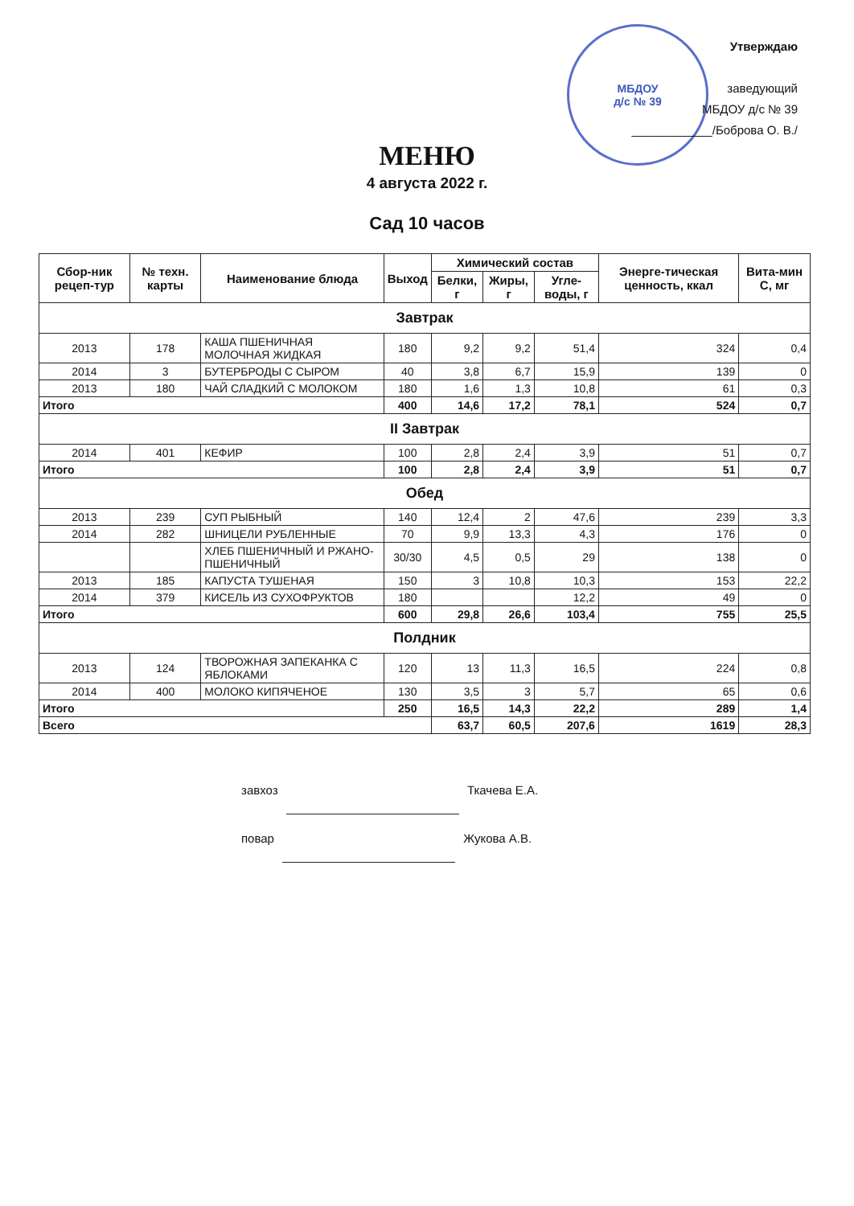МБДОУ
д/с № 39
Утверждаю
заведующий
МБДОУ д/с № 39
____________/Боброва О. В./
МЕНЮ
4 августа 2022 г.
Сад 10 часов
| Сбор-ник рецеп-тур | № техн. карты | Наименование блюда | Выход | Химический состав | | | Энерге-тическая ценность, ккал | Вита-мин С, мг |
| --- | --- | --- | --- | --- | --- | --- | --- | --- |
| | | | | Белки, г | Жиры, г | Угле-воды, г | | |
| Завтрак | | | | | | | | |
| 2013 | 178 | КАША ПШЕНИЧНАЯ МОЛОЧНАЯ ЖИДКАЯ | 180 | 9,2 | 9,2 | 51,4 | 324 | 0,4 |
| 2014 | 3 | БУТЕРБРОДЫ С СЫРОМ | 40 | 3,8 | 6,7 | 15,9 | 139 | 0 |
| 2013 | 180 | ЧАЙ СЛАДКИЙ С МОЛОКОМ | 180 | 1,6 | 1,3 | 10,8 | 61 | 0,3 |
| Итого | | | 400 | 14,6 | 17,2 | 78,1 | 524 | 0,7 |
| II Завтрак | | | | | | | | |
| 2014 | 401 | КЕФИР | 100 | 2,8 | 2,4 | 3,9 | 51 | 0,7 |
| Итого | | | 100 | 2,8 | 2,4 | 3,9 | 51 | 0,7 |
| Обед | | | | | | | | |
| 2013 | 239 | СУП РЫБНЫЙ | 140 | 12,4 | 2 | 47,6 | 239 | 3,3 |
| 2014 | 282 | ШНИЦЕЛИ РУБЛЕННЫЕ | 70 | 9,9 | 13,3 | 4,3 | 176 | 0 |
| | | ХЛЕБ ПШЕНИЧНЫЙ И РЖАНО-ПШЕНИЧНЫЙ | 30/30 | 4,5 | 0,5 | 29 | 138 | 0 |
| 2013 | 185 | КАПУСТА ТУШЕНАЯ | 150 | 3 | 10,8 | 10,3 | 153 | 22,2 |
| 2014 | 379 | КИСЕЛЬ ИЗ СУХОФРУКТОВ | 180 | | | 12,2 | 49 | 0 |
| Итого | | | 600 | 29,8 | 26,6 | 103,4 | 755 | 25,5 |
| Полдник | | | | | | | | |
| 2013 | 124 | ТВОРОЖНАЯ ЗАПЕКАНКА С ЯБЛОКАМИ | 120 | 13 | 11,3 | 16,5 | 224 | 0,8 |
| 2014 | 400 | МОЛОКО КИПЯЧЕНОЕ | 130 | 3,5 | 3 | 5,7 | 65 | 0,6 |
| Итого | | | 250 | 16,5 | 14,3 | 22,2 | 289 | 1,4 |
| Всего | | | | 63,7 | 60,5 | 207,6 | 1619 | 28,3 |
завхоз Ткачева Е.А.
повар Жукова А.В.